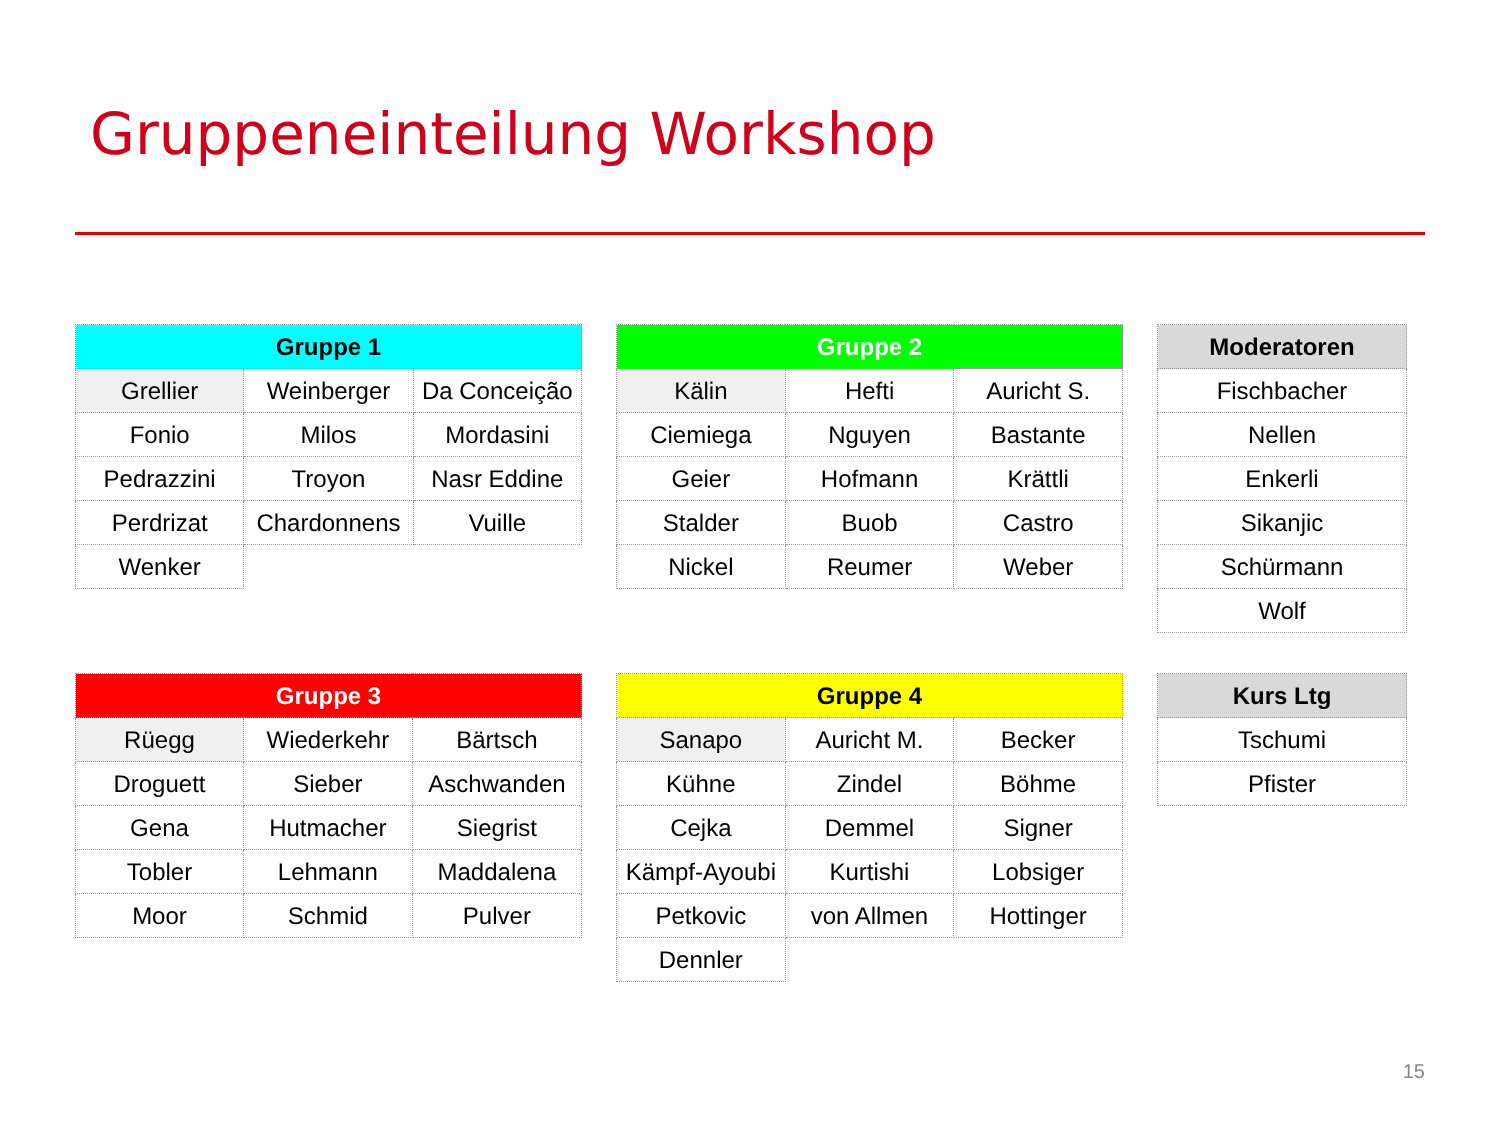Gruppeneinteilung Workshop
| Gruppe 1 | | |
| --- | --- | --- |
| Grellier | Weinberger | Da Conceição |
| Fonio | Milos | Mordasini |
| Pedrazzini | Troyon | Nasr Eddine |
| Perdrizat | Chardonnens | Vuille |
| Wenker | | |
| Gruppe 2 | | |
| --- | --- | --- |
| Kälin | Hefti | Auricht S. |
| Ciemiega | Nguyen | Bastante |
| Geier | Hofmann | Krättli |
| Stalder | Buob | Castro |
| Nickel | Reumer | Weber |
| Moderatoren |
| --- |
| Fischbacher |
| Nellen |
| Enkerli |
| Sikanjic |
| Schürmann |
| Wolf |
| Gruppe 3 | | |
| --- | --- | --- |
| Rüegg | Wiederkehr | Bärtsch |
| Droguett | Sieber | Aschwanden |
| Gena | Hutmacher | Siegrist |
| Tobler | Lehmann | Maddalena |
| Moor | Schmid | Pulver |
| Gruppe 4 | | |
| --- | --- | --- |
| Sanapo | Auricht M. | Becker |
| Kühne | Zindel | Böhme |
| Cejka | Demmel | Signer |
| Kämpf-Ayoubi | Kurtishi | Lobsiger |
| Petkovic | von Allmen | Hottinger |
| Dennler | | |
| Kurs Ltg |
| --- |
| Tschumi |
| Pfister |
15